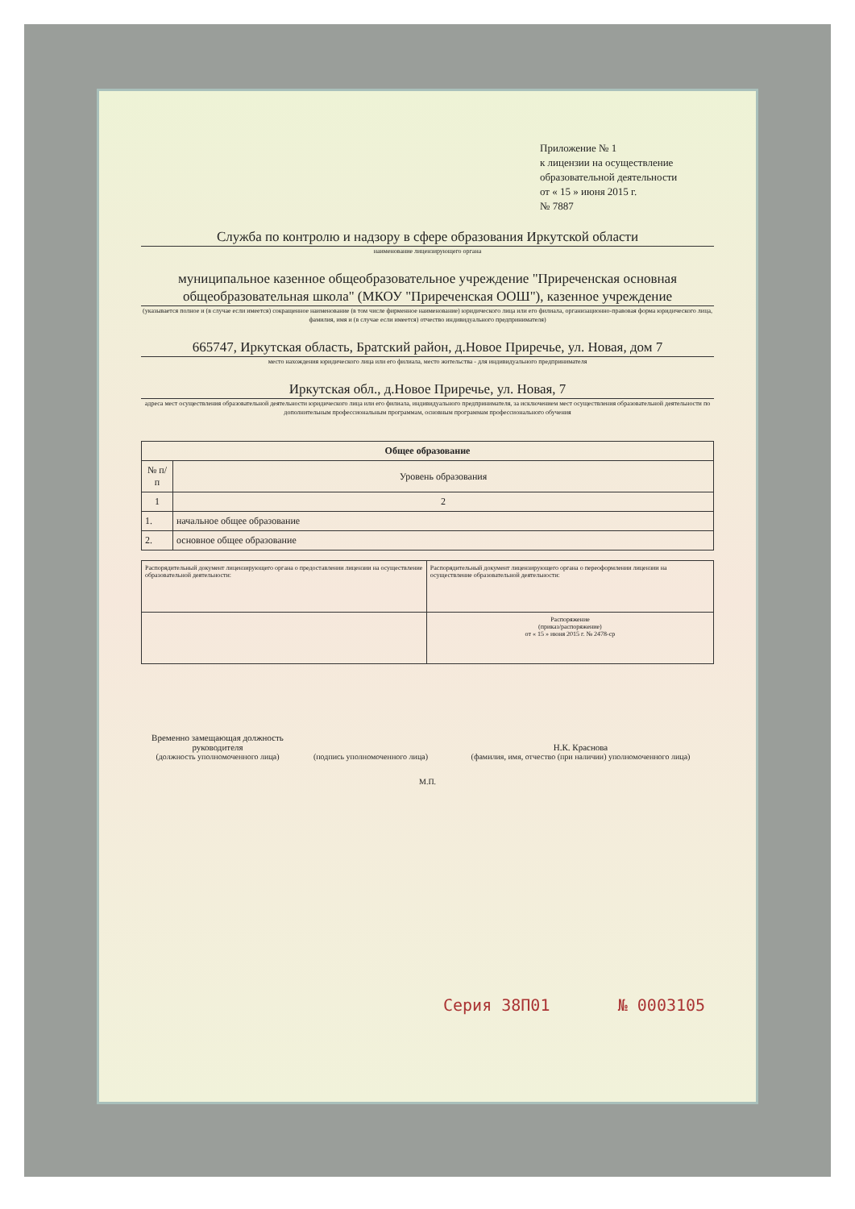Приложение № 1
к лицензии на осуществление
образовательной деятельности
от « 15 » июня 2015 г.
№ 7887
Служба по контролю и надзору в сфере образования Иркутской области
наименование лицензирующего органа
муниципальное казенное общеобразовательное учреждение "Приреченская основная общеобразовательная школа" (МКОУ "Приреченская ООШ"), казенное учреждение
(указывается полное и (в случае если имеется) сокращенное наименование (в том числе фирменное наименование) юридического лица или его филиала, организационно-правовая форма юридического лица, фамилия, имя и (в случае если имеется) отчество индивидуального предпринимателя)
665747, Иркутская область, Братский район, д.Новое Приречье, ул. Новая, дом 7
место нахождения юридического лица или его филиала, место жительства - для индивидуального предпринимателя
Иркутская обл., д.Новое Приречье, ул. Новая, 7
адреса мест осуществления образовательной деятельности юридического лица или его филиала, индивидуального предпринимателя, за исключением мест осуществления образовательной деятельности по дополнительным профессиональным программам, основным программам профессионального обучения
| Общее образование | |
| --- | --- |
| № п/п | Уровень образования |
| 1 | 2 |
| 1. | начальное общее образование |
| 2. | основное общее образование |
| Распорядительный документ лицензирующего органа о предоставлении лицензии на осуществление образовательной деятельности: | Распорядительный документ лицензирующего органа о переоформлении лицензии на осуществление образовательной деятельности: |
| | Распоряжение (приказ/распоряжение) от « 15 » июня 2015 г. № 2478-ср |
Временно замещающая должность руководителя
(должность уполномоченного лица)
(подпись уполномоченного лица)
Н.К. Краснова
(фамилия, имя, отчество (при наличии) уполномоченного лица)
М.П.
Серия 38П01 № 0003105